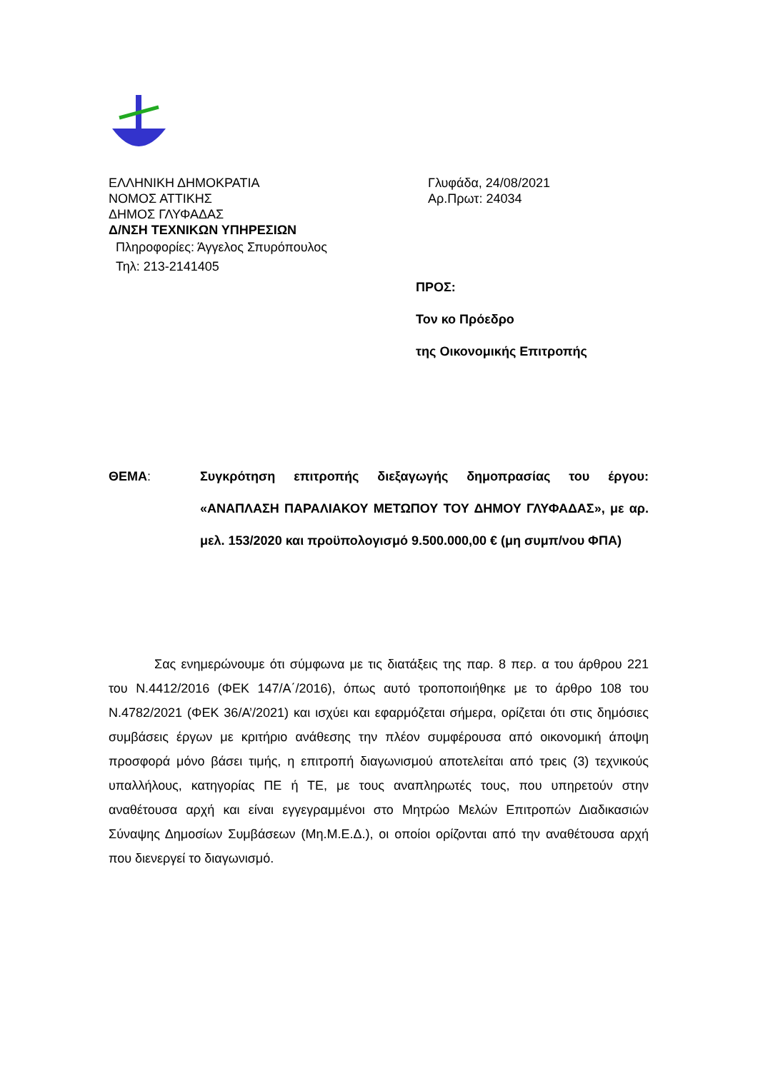ΕΛΛΗΝΙΚΗ ΔΗΜΟΚΡΑΤΙΑ
ΝΟΜΟΣ ΑΤΤΙΚΗΣ
ΔΗΜΟΣ ΓΛΥΦΑΔΑΣ
Δ/ΝΣΗ ΤΕΧΝΙΚΩΝ ΥΠΗΡΕΣΙΩΝ
Πληροφορίες: Άγγελος Σπυρόπουλος
Τηλ: 213-2141405
Γλυφάδα, 24/08/2021
Αρ.Πρωτ: 24034
ΠΡΟΣ:
Τον κο Πρόεδρο
της Οικονομικής Επιτροπής
ΘΕΜΑ: Συγκρότηση επιτροπής διεξαγωγής δημοπρασίας του έργου: «ΑΝΑΠΛΑΣΗ ΠΑΡΑΛΙΑΚΟΥ ΜΕΤΩΠΟΥ ΤΟΥ ΔΗΜΟΥ ΓΛΥΦΑΔΑΣ», με αρ. μελ. 153/2020 και προϋπολογισμό 9.500.000,00 € (μη συμπ/νου ΦΠΑ)
Σας ενημερώνουμε ότι σύμφωνα με τις διατάξεις της παρ. 8 περ. α του άρθρου 221 του Ν.4412/2016 (ΦΕΚ 147/Α΄/2016), όπως αυτό τροποποιήθηκε με το άρθρο 108 του Ν.4782/2021 (ΦΕΚ 36/Α’/2021) και ισχύει και εφαρμόζεται σήμερα, ορίζεται ότι στις δημόσιες συμβάσεις έργων με κριτήριο ανάθεσης την πλέον συμφέρουσα από οικονομική άποψη προσφορά μόνο βάσει τιμής, η επιτροπή διαγωνισμού αποτελείται από τρεις (3) τεχνικούς υπαλλήλους, κατηγορίας ΠΕ ή ΤΕ, με τους αναπληρωτές τους, που υπηρετούν στην αναθέτουσα αρχή και είναι εγγεγραμμένοι στο Μητρώο Μελών Επιτροπών Διαδικασιών Σύναψης Δημοσίων Συμβάσεων (Μη.Μ.Ε.Δ.), οι οποίοι ορίζονται από την αναθέτουσα αρχή που διενεργεί το διαγωνισμό.